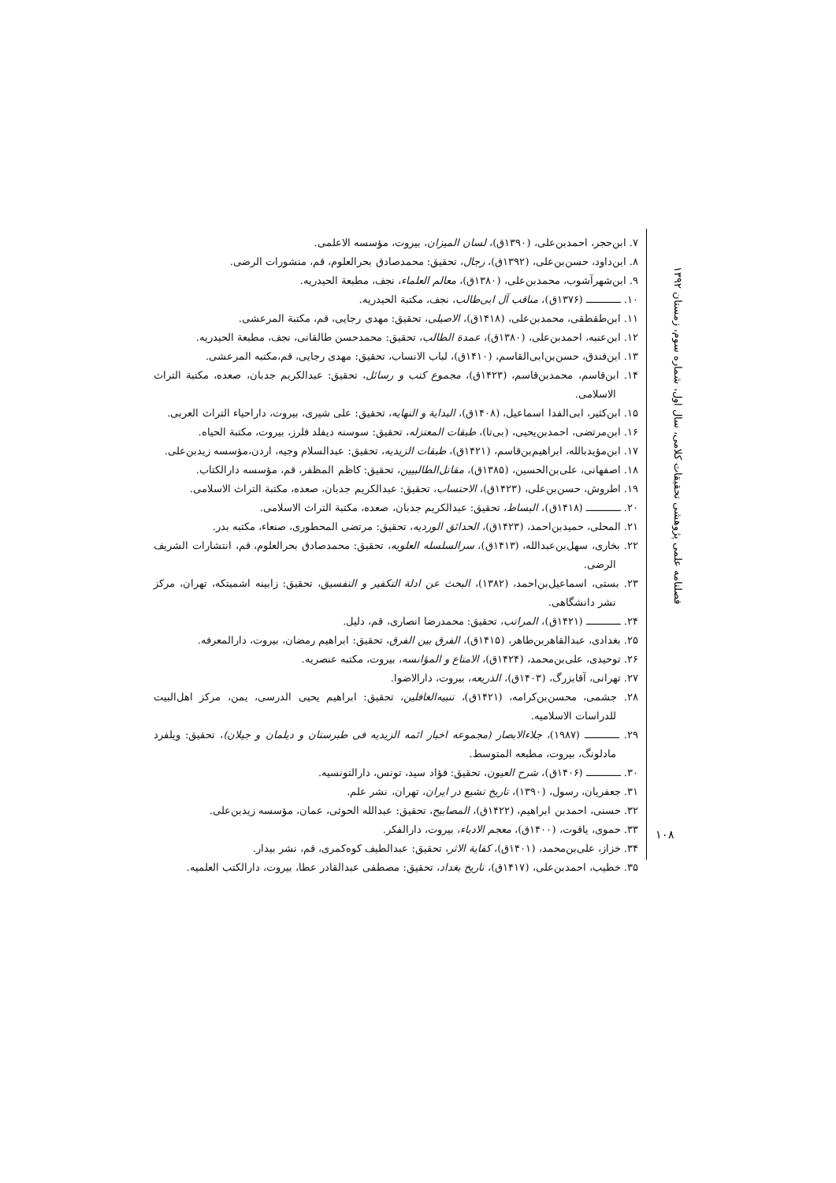فصلنامه علمی پژوهشی تحقیقات کلامی، سال اول، شماره سوم، زمستان ۱۳۹۲
۷. ابن‌حجر، احمدبن‌علی، (۱۳۹۰ق)، لسان المیزان، بیروت، مؤسسه الاعلمی.
۸. ابن‌داود، حسن‌بن‌علی، (۱۳۹۲ق)، رجال، تحقیق: محمدصادق بحرالعلوم، قم، منشورات الرضی.
۹. ابن‌شهرآشوب، محمدبن‌علی، (۱۳۸۰ق)، معالم العلماء، نجف، مطبعة الحیدریه.
۱۰. ـــــــــــ (۱۳۷۶ق)، مناقب آل ابی‌طالب، نجف، مکتبة الحیدریه.
۱۱. ابن‌طقطقی، محمدبن‌علی، (۱۴۱۸ق)، الاصیلی، تحقیق: مهدی رجایی، قم، مکتبة المرعشی.
۱۲. ابن‌عنبه، احمدبن‌علی، (۱۳۸۰ق)، عمدة الطالب، تحقیق: محمدحسن طالقانی، نجف، مطبعة الحیدریه.
۱۳. ابن‌فندق، حسن‌بن‌ابی‌القاسم، (۱۴۱۰ق)، لباب الانساب، تحقیق: مهدی رجایی، قم،مکتبه المرعشی.
۱۴. ابن‌قاسم، محمدبن‌قاسم، (۱۴۲۳ق)، مجموع کتب و رسائل، تحقیق: عبدالکریم جدبان، صعده، مکتبة التراث الاسلامی.
۱۵. ابن‌کثیر، ابی‌الفدا اسماعیل، (۱۴۰۸ق)، البدایة و النهایه، تحقیق: علی شیری، بیروت، داراحیاء التراث العربی.
۱۶. ابن‌مرتضی، احمدبن‌یحیی، (بی‌تا)، طبقات المعتزله، تحقیق: سوسنه دیفلد فلرز، بیروت، مکتبة الحیاه.
۱۷. ابن‌مؤیدبالله، ابراهیم‌بن‌قاسم، (۱۴۲۱ق)، طبقات الزیدیه، تحقیق: عبدالسلام وجیه، اردن،مؤسسه زیدبن‌علی.
۱۸. اصفهانی، علی‌بن‌الحسین، (۱۳۸۵ق)، مقاتل‌الطالبیین، تحقیق: کاظم المظفر، قم، مؤسسه دارالکتاب.
۱۹. اطروش، حسن‌بن‌علی، (۱۴۲۳ق)، الاحتساب، تحقیق: عبدالکریم جدبان، صعده، مکتبة التراث الاسلامی.
۲۰. ـــــــــــ (۱۴۱۸ق)، البساط، تحقیق: عبدالکریم جدبان، صعده، مکتبة التراث الاسلامی.
۲۱. المحلی، حمیدبن‌احمد، (۱۴۲۳ق)، الحدائق الوردیه، تحقیق: مرتضی المحطوری، صنعاء، مکتبه بدر.
۲۲. بخاری، سهل‌بن‌عبدالله، (۱۴۱۳ق)، سرالسلسله العلویه، تحقیق: محمدصادق بحرالعلوم، قم، انتشارات الشریف الرضی.
۲۳. بستی، اسماعیل‌بن‌احمد، (۱۳۸۲)، البحث عن ادلة التکفیر و التفسیق، تحقیق: زابینه اشمیتکه، تهران، مرکز نشر دانشگاهی.
۲۴. ـــــــــــ (۱۴۲۱ق)، المراتب، تحقیق: محمدرضا انصاری، قم، دلیل.
۲۵. بغدادی، عبدالقاهربن‌طاهر، (۱۴۱۵ق)، الفرق بین الفرق، تحقیق: ابراهیم رمضان، بیروت، دارالمعرفه.
۲۶. توحیدی، علی‌بن‌محمد، (۱۴۲۴ق)، الامتاع و المؤانسه، بیروت، مکتبه عنصریه.
۲۷. تهرانی، آقابزرگ، (۱۴۰۳ق)، الذریعه، بیروت، دارالاضوا.
۲۸. جشمی، محسن‌بن‌کرامه، (۱۴۲۱ق)، تنبیه‌الغافلین، تحقیق: ابراهیم یحیی الدرسی، یمن، مرکز اهل‌البیت للدراسات الاسلامیه.
۲۹. ـــــــــــ (۱۹۸۷)، جلاءالابصار (مجموعه اخبار ائمه الزیدیه فی طبرستان و دیلمان و جیلان)، تحقیق: ویلفرد مادلونگ، بیروت، مطبعه المتوسط.
۳۰. ـــــــــــ (۱۴۰۶ق)، شرح العیون، تحقیق: فؤاد سید، تونس، دارالتونسیه.
۳۱. جعفریان، رسول، (۱۳۹۰)، تاریخ تشیع در ایران، تهران، نشر علم.
۳۲. حسنی، احمدبن ابراهیم، (۱۴۲۲ق)، المصابیح، تحقیق: عبدالله الحوثی، عمان، مؤسسه زیدبن‌علی.
۳۳. حموی، یاقوت، (۱۴۰۰ق)، معجم الادباء، بیروت، دارالفکر.
۳۴. خزاز، علی‌بن‌محمد، (۱۴۰۱ق)، کفایة الاثر، تحقیق: عبدالطیف کوه‌کمری، قم، نشر بیدار.
۳۵. خطیب، احمدبن‌علی، (۱۴۱۷ق)، تاریخ بغداد، تحقیق: مصطفی عبدالقادر عطا، بیروت، دارالکتب العلمیه.
۱۰۸